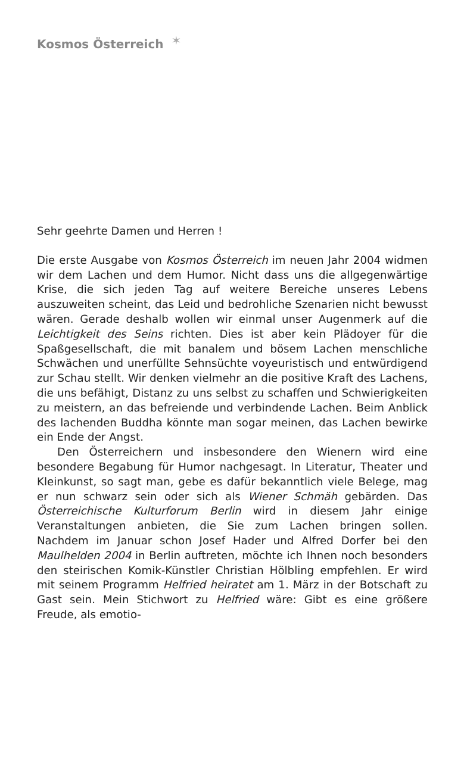Kosmos Österreich ✶
Sehr geehrte Damen und Herren !
Die erste Ausgabe von Kosmos Österreich im neuen Jahr 2004 widmen wir dem Lachen und dem Humor. Nicht dass uns die allgegenwärtige Krise, die sich jeden Tag auf weitere Bereiche unseres Lebens auszuweiten scheint, das Leid und bedrohliche Szenarien nicht bewusst wären. Gerade deshalb wollen wir einmal unser Augenmerk auf die Leichtigkeit des Seins richten. Dies ist aber kein Plädoyer für die Spaßgesellschaft, die mit banalem und bösem Lachen menschliche Schwächen und unerfüllte Sehnsüchte voyeuristisch und entwürdigend zur Schau stellt. Wir denken vielmehr an die positive Kraft des Lachens, die uns befähigt, Distanz zu uns selbst zu schaffen und Schwierigkeiten zu meistern, an das befreiende und verbindende Lachen. Beim Anblick des lachenden Buddha könnte man sogar meinen, das Lachen bewirke ein Ende der Angst.
Den Österreichern und insbesondere den Wienern wird eine besondere Begabung für Humor nachgesagt. In Literatur, Theater und Kleinkunst, so sagt man, gebe es dafür bekanntlich viele Belege, mag er nun schwarz sein oder sich als Wiener Schmäh gebärden. Das Österreichische Kulturforum Berlin wird in diesem Jahr einige Veranstaltungen anbieten, die Sie zum Lachen bringen sollen. Nachdem im Januar schon Josef Hader und Alfred Dorfer bei den Maulhelden 2004 in Berlin auftreten, möchte ich Ihnen noch besonders den steirischen Komik-Künstler Christian Hölbling empfehlen. Er wird mit seinem Programm Helfried heiratet am 1. März in der Botschaft zu Gast sein. Mein Stichwort zu Helfried wäre: Gibt es eine größere Freude, als emotio-